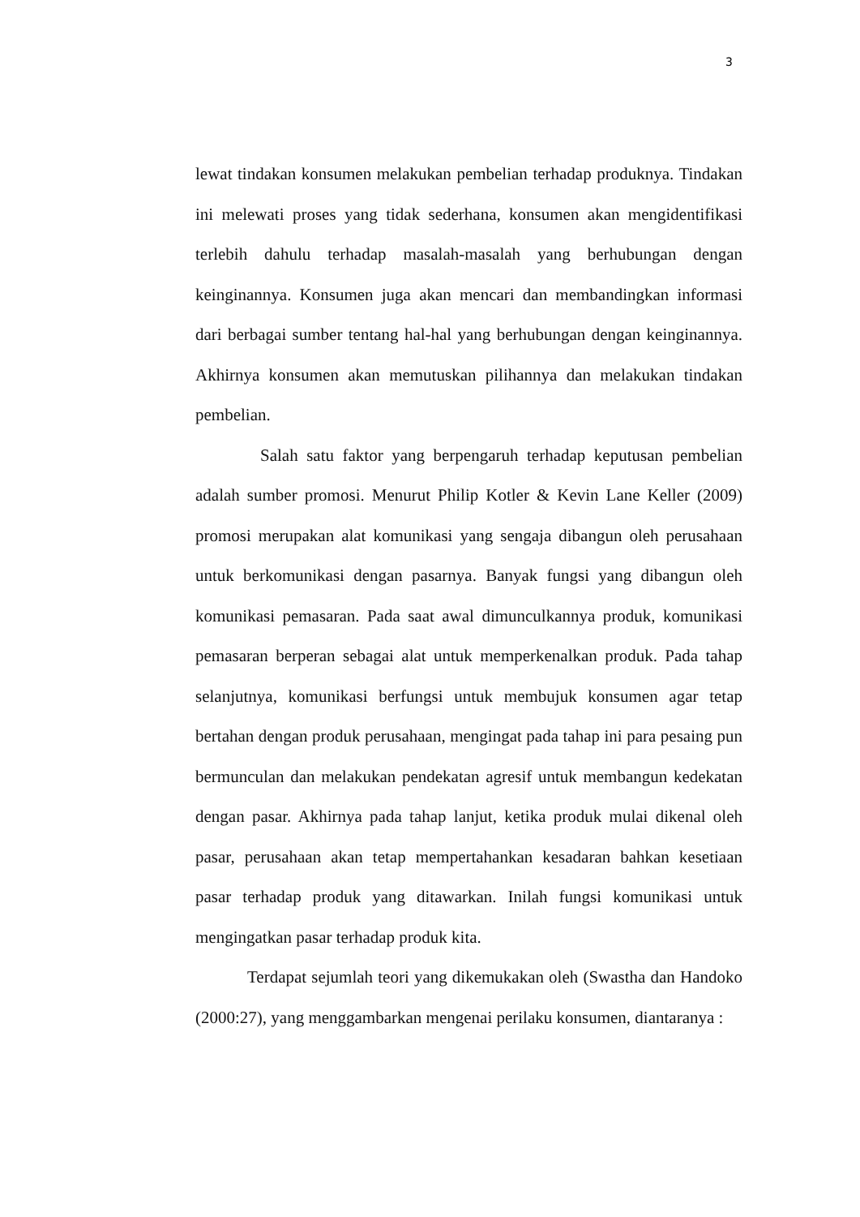3
lewat tindakan konsumen melakukan pembelian terhadap produknya. Tindakan ini melewati proses yang tidak sederhana, konsumen akan mengidentifikasi terlebih dahulu terhadap masalah-masalah yang berhubungan dengan keinginannya. Konsumen juga akan mencari dan membandingkan informasi dari berbagai sumber tentang hal-hal yang berhubungan dengan keinginannya. Akhirnya konsumen akan memutuskan pilihannya dan melakukan tindakan pembelian.
Salah satu faktor yang berpengaruh terhadap keputusan pembelian adalah sumber promosi. Menurut Philip Kotler & Kevin Lane Keller (2009) promosi merupakan alat komunikasi yang sengaja dibangun oleh perusahaan untuk berkomunikasi dengan pasarnya. Banyak fungsi yang dibangun oleh komunikasi pemasaran. Pada saat awal dimunculkannya produk, komunikasi pemasaran berperan sebagai alat untuk memperkenalkan produk. Pada tahap selanjutnya, komunikasi berfungsi untuk membujuk konsumen agar tetap bertahan dengan produk perusahaan, mengingat pada tahap ini para pesaing pun bermunculan dan melakukan pendekatan agresif untuk membangun kedekatan dengan pasar. Akhirnya pada tahap lanjut, ketika produk mulai dikenal oleh pasar, perusahaan akan tetap mempertahankan kesadaran bahkan kesetiaan pasar terhadap produk yang ditawarkan. Inilah fungsi komunikasi untuk mengingatkan pasar terhadap produk kita.
Terdapat sejumlah teori yang dikemukakan oleh (Swastha dan Handoko (2000:27), yang menggambarkan mengenai perilaku konsumen, diantaranya :